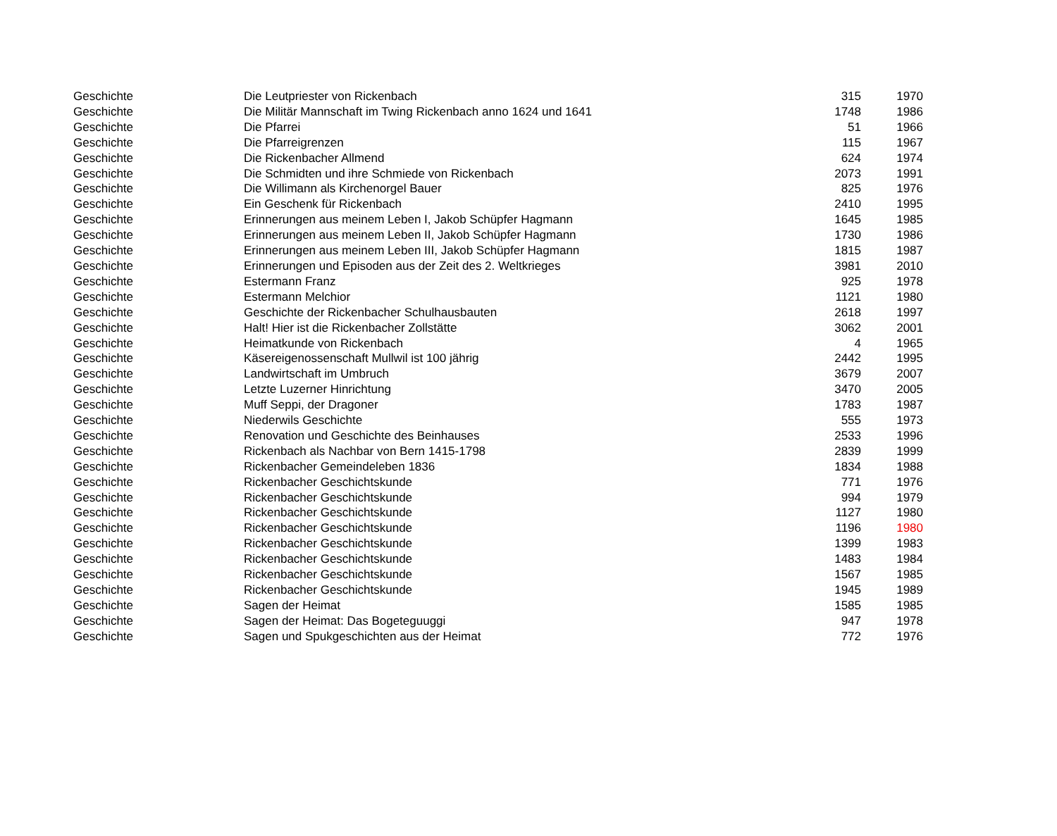| Geschichte | Die Leutpriester von Rickenbach | 315 | 1970 |
| Geschichte | Die Militär Mannschaft im Twing Rickenbach anno 1624 und 1641 | 1748 | 1986 |
| Geschichte | Die Pfarrei | 51 | 1966 |
| Geschichte | Die Pfarreigrenzen | 115 | 1967 |
| Geschichte | Die Rickenbacher Allmend | 624 | 1974 |
| Geschichte | Die Schmidten und ihre Schmiede von Rickenbach | 2073 | 1991 |
| Geschichte | Die Willimann als Kirchenorgel Bauer | 825 | 1976 |
| Geschichte | Ein Geschenk für Rickenbach | 2410 | 1995 |
| Geschichte | Erinnerungen aus meinem Leben I, Jakob Schüpfer Hagmann | 1645 | 1985 |
| Geschichte | Erinnerungen aus meinem Leben II, Jakob Schüpfer Hagmann | 1730 | 1986 |
| Geschichte | Erinnerungen aus meinem Leben III, Jakob Schüpfer Hagmann | 1815 | 1987 |
| Geschichte | Erinnerungen und Episoden aus der Zeit des 2. Weltkrieges | 3981 | 2010 |
| Geschichte | Estermann Franz | 925 | 1978 |
| Geschichte | Estermann Melchior | 1121 | 1980 |
| Geschichte | Geschichte der Rickenbacher Schulhausbauten | 2618 | 1997 |
| Geschichte | Halt! Hier ist die Rickenbacher Zollstätte | 3062 | 2001 |
| Geschichte | Heimatkunde von Rickenbach | 4 | 1965 |
| Geschichte | Käsereigenossenschaft Mullwil ist 100 jährig | 2442 | 1995 |
| Geschichte | Landwirtschaft im Umbruch | 3679 | 2007 |
| Geschichte | Letzte Luzerner Hinrichtung | 3470 | 2005 |
| Geschichte | Muff Seppi, der Dragoner | 1783 | 1987 |
| Geschichte | Niederwils Geschichte | 555 | 1973 |
| Geschichte | Renovation und Geschichte des Beinhauses | 2533 | 1996 |
| Geschichte | Rickenbach als Nachbar von Bern 1415-1798 | 2839 | 1999 |
| Geschichte | Rickenbacher Gemeindeleben 1836 | 1834 | 1988 |
| Geschichte | Rickenbacher Geschichtskunde | 771 | 1976 |
| Geschichte | Rickenbacher Geschichtskunde | 994 | 1979 |
| Geschichte | Rickenbacher Geschichtskunde | 1127 | 1980 |
| Geschichte | Rickenbacher Geschichtskunde | 1196 | 1980 |
| Geschichte | Rickenbacher Geschichtskunde | 1399 | 1983 |
| Geschichte | Rickenbacher Geschichtskunde | 1483 | 1984 |
| Geschichte | Rickenbacher Geschichtskunde | 1567 | 1985 |
| Geschichte | Rickenbacher Geschichtskunde | 1945 | 1989 |
| Geschichte | Sagen der Heimat | 1585 | 1985 |
| Geschichte | Sagen der Heimat: Das Bogeteguuggi | 947 | 1978 |
| Geschichte | Sagen und Spukgeschichten aus der Heimat | 772 | 1976 |